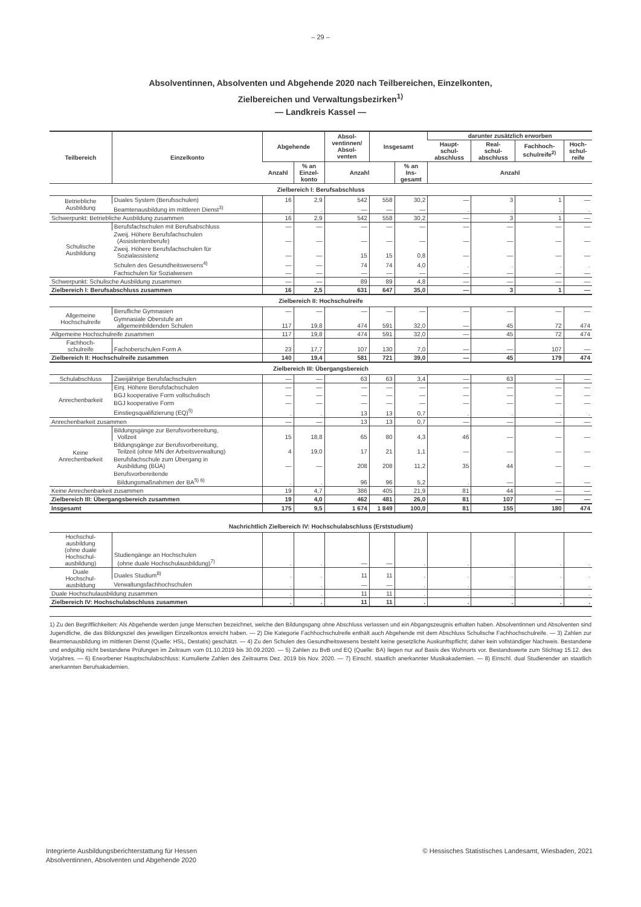– 29 –
Absolventinnen, Absolventen und Abgehende 2020 nach Teilbereichen, Einzelkonten,
Zielbereichen und Verwaltungsbezirken<sup>1)</sup>
— Landkreis Kassel —
| Teilbereich | Einzelkonto | Abgehende | | Absol- ventinnen/ Absol- venten | Insgesamt | | darunter zusätzlich erworben | | | |
| --- | --- | --- | --- | --- | --- | --- | --- | --- | --- | --- |
| | | | | | | | Haupt- schul- abschluss | Real- schul- abschluss | Fachhoch- schulreife<sup>2)</sup> | Hoch- schul- reife |
| | | Anzahl | % an Einzel- konto | Anzahl | | % an Ins- gesamt | Anzahl | | | |
| Zielbereich I: Berufsabschluss | | | | | | | | | | |
| Betriebliche Ausbildung | Duales System (Berufsschulen) | 16 | 2,9 | 542 | 558 | 30,2 | — | 3 | 1 | — |
| | Beamtenausbildung im mittleren Dienst<sup>3)</sup> | . | . | — | — | — | . | . | . | . |
| Schwerpunkt: Betriebliche Ausbildung zusammen | | 16 | 2,9 | 542 | 558 | 30,2 | — | 3 | 1 | — |
| Schulische Ausbildung | Berufsfachschulen mit Berufsabschluss | — | — | — | — | — | — | — | — | — |
| | Zweij. Höhere Berufsfachschulen (Assistentenberufe) | — | — | — | — | — | — | — | — | — |
| | Zweij. Höhere Berufsfachschulen für Sozialassistenz | — | — | 15 | 15 | 0,8 | — | — | — | — |
| | Schulen des Gesundheitswesens<sup>4)</sup> | — | — | 74 | 74 | 4,0 | . | . | . | . |
| | Fachschulen für Sozialwesen | — | — | — | — | — | — | — | — | — |
| Schwerpunkt: Schulische Ausbildung zusammen | | — | — | 89 | 89 | 4,8 | — | — | — | — |
| Zielbereich I: Berufsabschluss zusammen | | 16 | 2,5 | 631 | 647 | 35,0 | — | 3 | 1 | — |
| Zielbereich II: Hochschulreife | | | | | | | | | | |
| Allgemeine Hochschulreife | Berufliche Gymnasien | — | — | — | — | — | — | — | — | — |
| | Gymnasiale Oberstufe an allgemeinbildenden Schulen | 117 | 19,8 | 474 | 591 | 32,0 | — | 45 | 72 | 474 |
| Allgemeine Hochschulreife zusammen | | 117 | 19,8 | 474 | 591 | 32,0 | — | 45 | 72 | 474 |
| Fachhoch- schulreife | Fachoberschulen Form A | 23 | 17,7 | 107 | 130 | 7,0 | — | — | 107 | — |
| Zielbereich II: Hochschulreife zusammen | | 140 | 19,4 | 581 | 721 | 39,0 | — | 45 | 179 | 474 |
| Zielbereich III: Übergangsbereich | | | | | | | | | | |
| Schulabschluss | Zweijährige Berufsfachschulen | — | — | 63 | 63 | 3,4 | — | 63 | — | — |
| Anrechenbarkeit | Einj. Höhere Berufsfachschulen | — | — | — | — | — | — | — | — | — |
| | BGJ kooperative Form vollschulisch | — | — | — | — | — | — | — | — | — |
| | BGJ kooperative Form | — | — | — | — | — | — | — | — | — |
| | Einstiegsqualifizierung (EQ)<sup>5)</sup> | . | . | 13 | 13 | 0,7 | . | . | . | . |
| Anrechenbarkeit zusammen | | — | — | 13 | 13 | 0,7 | — | — | — | — |
| Keine Anrechenbarkeit | Bildungsgänge zur Berufsvorbereitung, Vollzeit | 15 | 18,8 | 65 | 80 | 4,3 | 46 | — | — | — |
| | Bildungsgänge zur Berufsvorbereitung, Teilzeit (ohne MN der Arbeitsverwaltung) | 4 | 19,0 | 17 | 21 | 1,1 | — | — | — | — |
| | Berufsfachschule zum Übergang in Ausbildung (BÜA) | — | — | 208 | 208 | 11,2 | 35 | 44 | — | — |
| | Berufsvorbereitende Bildungsmaßnahmen der BA<sup>5) 6)</sup> | . | . | 96 | 96 | 5,2 | . | — | — | — |
| Keine Anrechenbarkeit zusammen | | 19 | 4,7 | 386 | 405 | 21,9 | 81 | 44 | — | — |
| Zielbereich III: Übergangsbereich zusammen | | 19 | 4,0 | 462 | 481 | 26,0 | 81 | 107 | — | — |
| Insgesamt | | 175 | 9,5 | 1 674 | 1 849 | 100,0 | 81 | 155 | 180 | 474 |
| Nachrichtlich Zielbereich IV: Hochschulabschluss (Erststudium) | | | | | | | | | | |
| Hochschul- ausbildung (ohne duale Hochschul- ausbildung) | Studiengänge an Hochschulen (ohne duale Hochschulausbildung)<sup>7)</sup> | . | . | — | — | . | . | . | . | . |
| Duale Hochschul- ausbildung | Duales Studium<sup>8)</sup> | . | . | 11 | 11 | . | . | . | . | . |
| | Verwaltungsfachhochschulen | . | . | — | — | . | . | . | . | . |
| Duale Hochschulausbildung zusammen | | . | . | 11 | 11 | . | . | . | . | . |
| Zielbereich IV: Hochschulabschluss zusammen | | . | . | 11 | 11 | . | . | . | . | . |
1) Zu den Begrifflichkeiten: Als Abgehende werden junge Menschen bezeichnet, welche den Bildungsgang ohne Abschluss verlassen und ein Abgangszeugnis erhalten haben. Absolventinnen und Absolventen sind Jugendliche, die das Bildungsziel des jeweiligen Einzelkontos erreicht haben. — 2) Die Kategorie Fachhochschulreife enthält auch Abgehende mit dem Abschluss Schulische Fachhochschulreife. — 3) Zahlen zur Beamtenausbildung im mittleren Dienst (Quelle: HSL, Destatis) geschätzt. — 4) Zu den Schulen des Gesundheitswesens besteht keine gesetzliche Auskunftspflicht; daher kein vollständiger Nachweis. Bestandene und endgültig nicht bestandene Prüfungen im Zeitraum vom 01.10.2019 bis 30.09.2020. — 5) Zahlen zu BvB und EQ (Quelle: BA) liegen nur auf Basis des Wohnorts vor. Bestandswerte zum Stichtag 15.12. des Vorjahres. — 6) Erworbener Hauptschulabschluss: Kumulierte Zahlen des Zeitraums Dez. 2019 bis Nov. 2020. — 7) Einschl. staatlich anerkannter Musikakademien. — 8) Einschl. dual Studierender an staatlich anerkannten Berufsakademien.
Integrierte Ausbildungsberichterstattung für Hessen
Absolventinnen, Absolventen und Abgehende 2020
© Hessisches Statistisches Landesamt, Wiesbaden, 2021